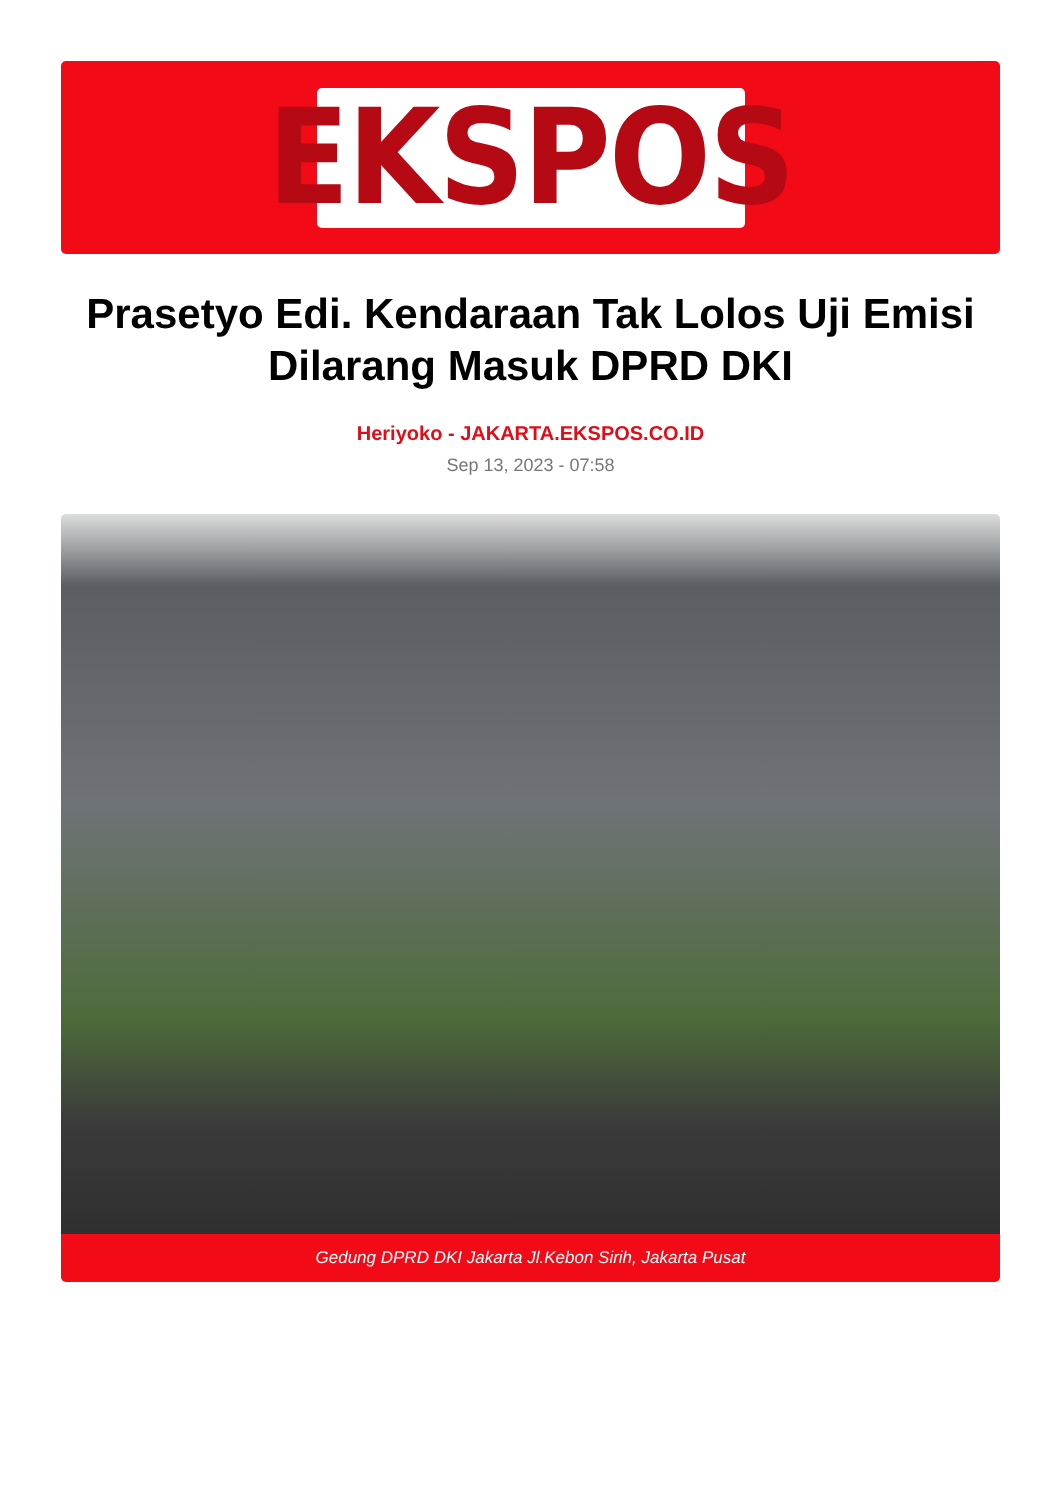EKSPOS
Prasetyo Edi. Kendaraan Tak Lolos Uji Emisi Dilarang Masuk DPRD DKI
Heriyoko - JAKARTA.EKSPOS.CO.ID
Sep 13, 2023 - 07:58
Gedung DPRD DKI Jakarta Jl.Kebon Sirih, Jakarta Pusat